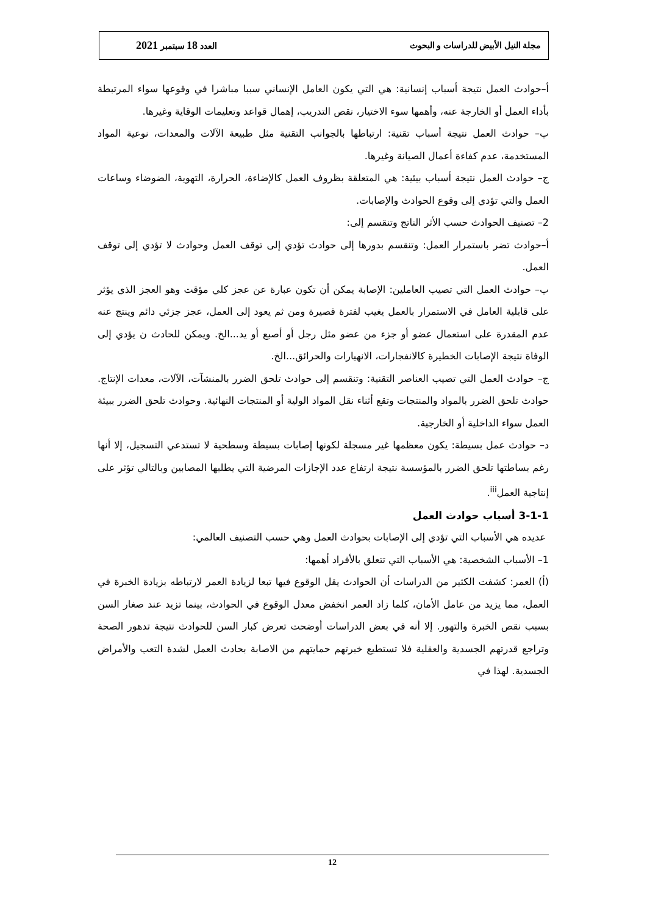مجلة النيل الأبيض للدراسات و البحوث العدد 18 سبتمبر 2021
أ–حوادث العمل نتيجة أسباب إنسانية: هي التي يكون العامل الإنساني سببا مباشرا في وقوعها سواء المرتبطة بأداء العمل أو الخارجة عنه، وأهمها سوء الاختيار، نقص التدريب، إهمال قواعد وتعليمات الوقاية وغيرها.
ب– حوادث العمل نتيجة أسباب تقنية: ارتباطها بالجوانب التقنية مثل طبيعة الآلات والمعدات، نوعية المواد المستخدمة، عدم كفاءة أعمال الصيانة وغيرها.
ج– حوادث العمل نتيجة أسباب بيئية: هي المتعلقة بظروف العمل كالإضاءة، الحرارة، التهوية، الضوضاء وساعات العمل والتي تؤدي إلى وقوع الحوادث والإصابات.
2– تصنيف الحوادث حسب الأثر الناتج وتنقسم إلى:
أ–حوادث تضر باستمرار العمل: وتنقسم بدورها إلى حوادث تؤدي إلى توقف العمل وحوادث لا تؤدي إلى توقف العمل.
ب– حوادث العمل التي تصيب العاملين: الإصابة يمكن أن تكون عبارة عن عجز كلي مؤقت وهو العجز الذي يؤثر على قابلية العامل في الاستمرار بالعمل يغيب لفترة قصيرة ومن ثم يعود إلى العمل، عجز جزئي دائم وينتج عنه عدم المقدرة على استعمال عضو أو جزء من عضو مثل رجل أو أصبع أو يد...الخ. ويمكن للحادث ن يؤدي إلى الوفاة نتيجة الإصابات الخطيرة كالانفجارات، الانهيارات والحرائق...الخ.
ج– حوادث العمل التي تصيب العناصر التقنية: وتنقسم إلى حوادث تلحق الضرر بالمنشآت، الآلات، معدات الإنتاج. حوادث تلحق الضرر بالمواد والمنتجات وتقع أثناء نقل المواد الولية أو المنتجات النهائية. وحوادث تلحق الضرر ببيئة العمل سواء الداخلية أو الخارجية.
د– حوادث عمل بسيطة: يكون معظمها غير مسجلة لكونها إصابات بسيطة وسطحية لا تستدعي التسجيل، إلا أنها رغم بساطتها تلحق الضرر بالمؤسسة نتيجة ارتفاع عدد الإجازات المرضية التي يطلبها المصابين وبالتالي تؤثر على إنتاجية العمل<sup>iii</sup>.
3-1-1 أسباب حوادث العمل
عديده هي الأسباب التي تؤدي إلى الإصابات بحوادث العمل وهي حسب التصنيف العالمي:
1– الأسباب الشخصية: هي الأسباب التي تتعلق بالأفراد أهمها:
(أ) العمر: كشفت الكثير من الدراسات أن الحوادث يقل الوقوع فيها تبعا لزيادة العمر لارتباطه بزيادة الخبرة في العمل، مما يزيد من عامل الأمان، كلما زاد العمر انخفض معدل الوقوع في الحوادث، بينما تزيد عند صغار السن بسبب نقص الخبرة والتهور. إلا أنه في بعض الدراسات أوضحت تعرض كبار السن للحوادث نتيجة تدهور الصحة وتراجع قدرتهم الجسدية والعقلية فلا تستطيع خبرتهم حمايتهم من الاصابة بحادث العمل لشدة التعب والأمراض الجسدية. لهذا في
12